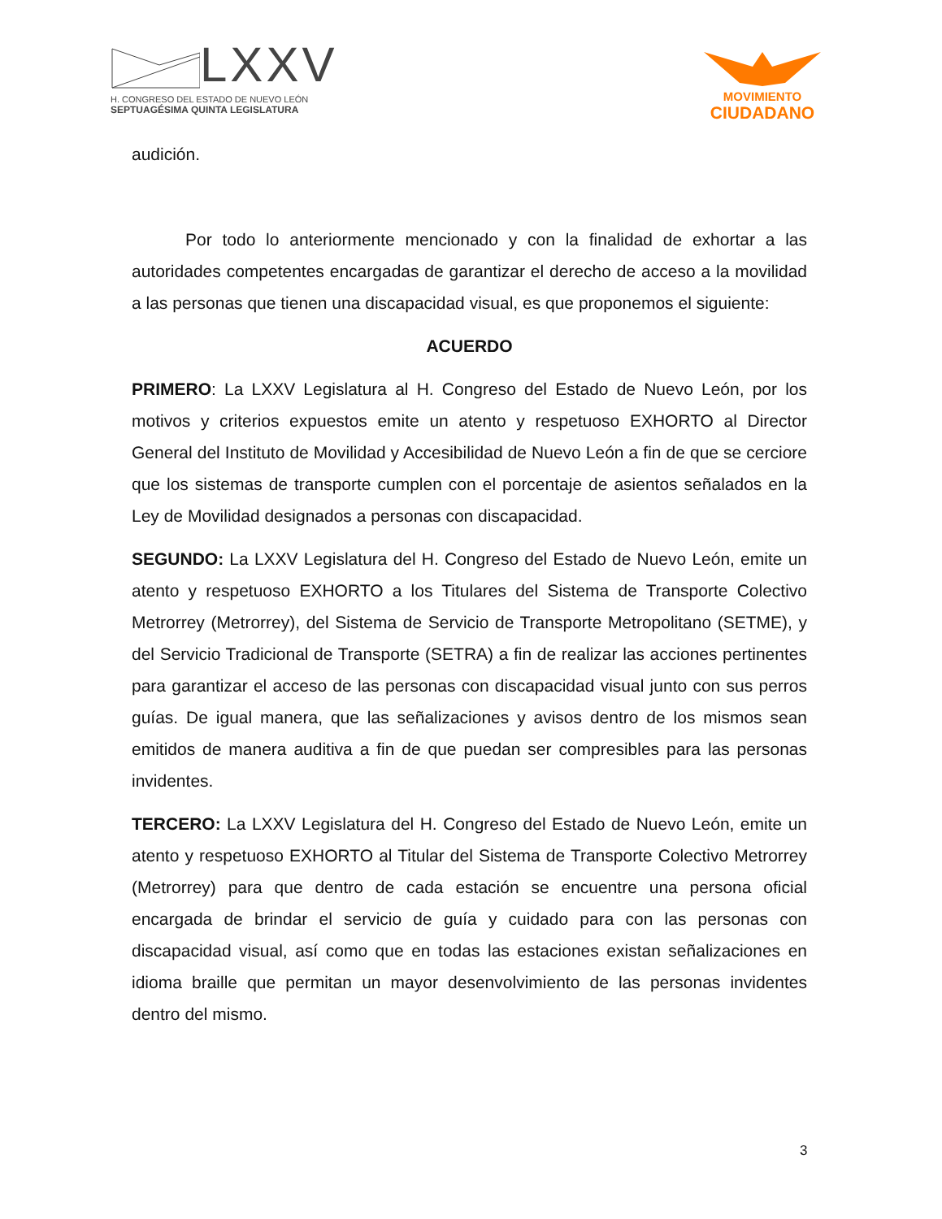LXXV
H. CONGRESO DEL ESTADO DE NUEVO LEÓN
SEPTUAGÉSIMA QUINTA LEGISLATURA
MOVIMIENTO
CIUDADANO
audición.
Por todo lo anteriormente mencionado y con la finalidad de exhortar a las autoridades competentes encargadas de garantizar el derecho de acceso a la movilidad a las personas que tienen una discapacidad visual, es que proponemos el siguiente:
ACUERDO
PRIMERO: La LXXV Legislatura al H. Congreso del Estado de Nuevo León, por los motivos y criterios expuestos emite un atento y respetuoso EXHORTO al Director General del Instituto de Movilidad y Accesibilidad de Nuevo León a fin de que se cerciore que los sistemas de transporte cumplen con el porcentaje de asientos señalados en la Ley de Movilidad designados a personas con discapacidad.
SEGUNDO: La LXXV Legislatura del H. Congreso del Estado de Nuevo León, emite un atento y respetuoso EXHORTO a los Titulares del Sistema de Transporte Colectivo Metrorrey (Metrorrey), del Sistema de Servicio de Transporte Metropolitano (SETME), y del Servicio Tradicional de Transporte (SETRA) a fin de realizar las acciones pertinentes para garantizar el acceso de las personas con discapacidad visual junto con sus perros guías. De igual manera, que las señalizaciones y avisos dentro de los mismos sean emitidos de manera auditiva a fin de que puedan ser compresibles para las personas invidentes.
TERCERO: La LXXV Legislatura del H. Congreso del Estado de Nuevo León, emite un atento y respetuoso EXHORTO al Titular del Sistema de Transporte Colectivo Metrorrey (Metrorrey) para que dentro de cada estación se encuentre una persona oficial encargada de brindar el servicio de guía y cuidado para con las personas con discapacidad visual, así como que en todas las estaciones existan señalizaciones en idioma braille que permitan un mayor desenvolvimiento de las personas invidentes dentro del mismo.
3